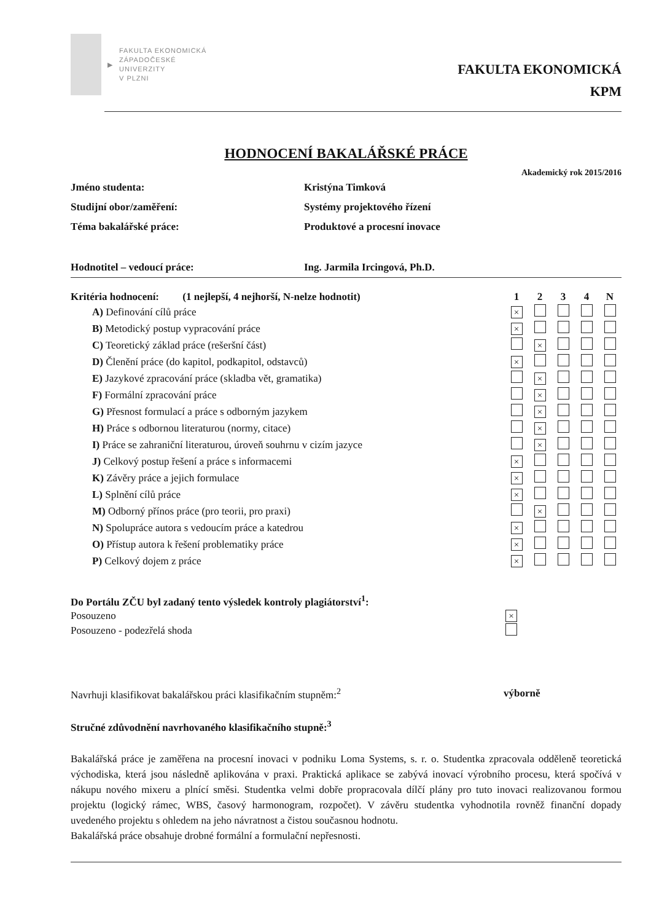▶
FAKULTA EKONOMICKÁ
ZÁPADOČESKÉ
UNIVERZITY
V PLZNI
FAKULTA EKONOMICKÁ
KPM
HODNOCENÍ BAKALÁŘSKÉ PRÁCE
Akademický rok 2015/2016
| Jméno studenta: | Kristýna Timková |
| Studijní obor/zaměření: | Systémy projektového řízení |
| Téma bakalářské práce: | Produktové a procesní inovace |
| Hodnotitel – vedoucí práce: | Ing. Jarmila Ircingová, Ph.D. |
| Kritéria hodnocení: (1 nejlepší, 4 nejhorší, N-nelze hodnotit) | 1 | 2 | 3 | 4 | N |
| A) Definování cílů práce | × | | | | |
| B) Metodický postup vypracování práce | × | | | | |
| C) Teoretický základ práce (rešeršní část) | | × | | | |
| D) Členění práce (do kapitol, podkapitol, odstavců) | × | | | | |
| E) Jazykové zpracování práce (skladba vět, gramatika) | | × | | | |
| F) Formální zpracování práce | | × | | | |
| G) Přesnost formulací a práce s odborným jazykem | | × | | | |
| H) Práce s odbornou literaturou (normy, citace) | | × | | | |
| I) Práce se zahraniční literaturou, úroveň souhrnu v cizím jazyce | | × | | | |
| J) Celkový postup řešení a práce s informacemi | × | | | | |
| K) Závěry práce a jejich formulace | × | | | | |
| L) Splnění cílů práce | × | | | | |
| M) Odborný přínos práce (pro teorii, pro praxi) | | × | | | |
| N) Spolupráce autora s vedoucím práce a katedrou | × | | | | |
| O) Přístup autora k řešení problematiky práce | × | | | | |
| P) Celkový dojem z práce | × | | | | |
| Do Portálu ZČU byl zadaný tento výsledek kontroly plagiátorství<sup>1</sup>: | |
| Posouzeno | × |
| Posouzeno - podezřelá shoda | |
| Navrhuji klasifikovat bakalářskou práci klasifikačním stupněm:<sup>2</sup> | výborně |
Stručné zdůvodnění navrhovaného klasifikačního stupně:<sup>3</sup>
Bakalářská práce je zaměřena na procesní inovaci v podniku Loma Systems, s. r. o. Studentka zpracovala odděleně teoretická východiska, která jsou následně aplikována v praxi. Praktická aplikace se zabývá inovací výrobního procesu, která spočívá v nákupu nového mixeru a plnící směsi. Studentka velmi dobře propracovala dílčí plány pro tuto inovaci realizovanou formou projektu (logický rámec, WBS, časový harmonogram, rozpočet). V závěru studentka vyhodnotila rovněž finanční dopady uvedeného projektu s ohledem na jeho návratnost a čistou současnou hodnotu.
Bakalářská práce obsahuje drobné formální a formulační nepřesnosti.